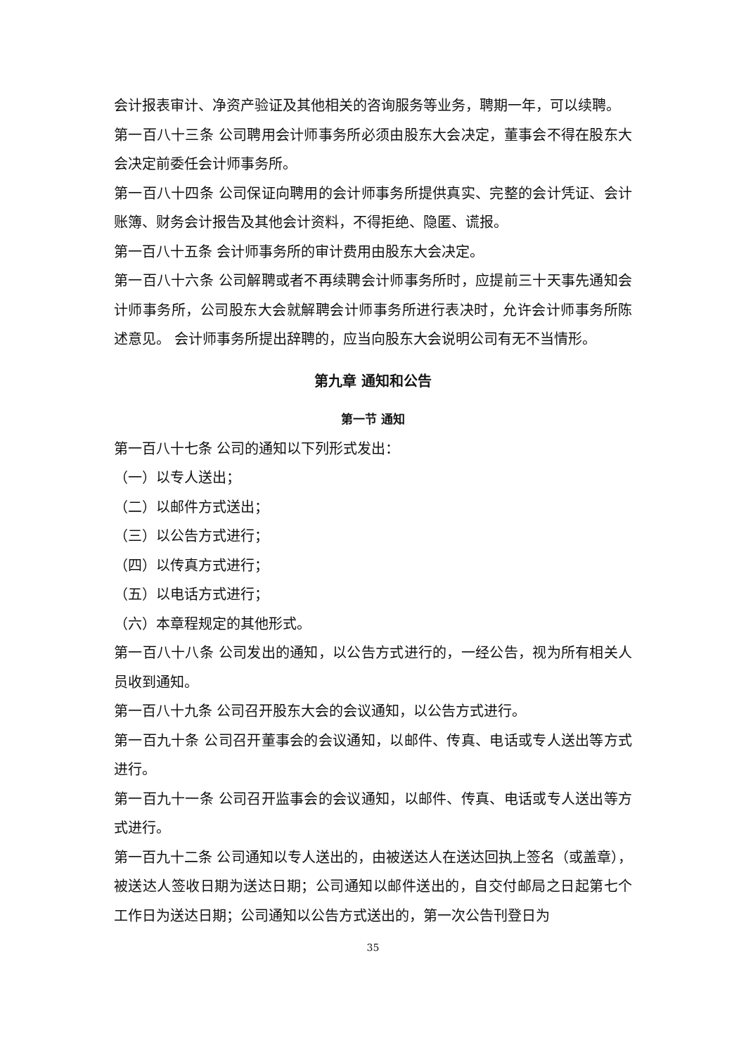会计报表审计、净资产验证及其他相关的咨询服务等业务，聘期一年，可以续聘。
第一百八十三条 公司聘用会计师事务所必须由股东大会决定，董事会不得在股东大会决定前委任会计师事务所。
第一百八十四条 公司保证向聘用的会计师事务所提供真实、完整的会计凭证、会计账簿、财务会计报告及其他会计资料，不得拒绝、隐匿、谎报。
第一百八十五条 会计师事务所的审计费用由股东大会决定。
第一百八十六条 公司解聘或者不再续聘会计师事务所时，应提前三十天事先通知会计师事务所，公司股东大会就解聘会计师事务所进行表决时，允许会计师事务所陈述意见。 会计师事务所提出辞聘的，应当向股东大会说明公司有无不当情形。
第九章 通知和公告
第一节 通知
第一百八十七条 公司的通知以下列形式发出：
（一）以专人送出；
（二）以邮件方式送出；
（三）以公告方式进行；
（四）以传真方式进行；
（五）以电话方式进行；
（六）本章程规定的其他形式。
第一百八十八条 公司发出的通知，以公告方式进行的，一经公告，视为所有相关人员收到通知。
第一百八十九条 公司召开股东大会的会议通知，以公告方式进行。
第一百九十条 公司召开董事会的会议通知，以邮件、传真、电话或专人送出等方式进行。
第一百九十一条 公司召开监事会的会议通知，以邮件、传真、电话或专人送出等方式进行。
第一百九十二条 公司通知以专人送出的，由被送达人在送达回执上签名（或盖章），被送达人签收日期为送达日期；公司通知以邮件送出的，自交付邮局之日起第七个工作日为送达日期；公司通知以公告方式送出的，第一次公告刊登日为
35